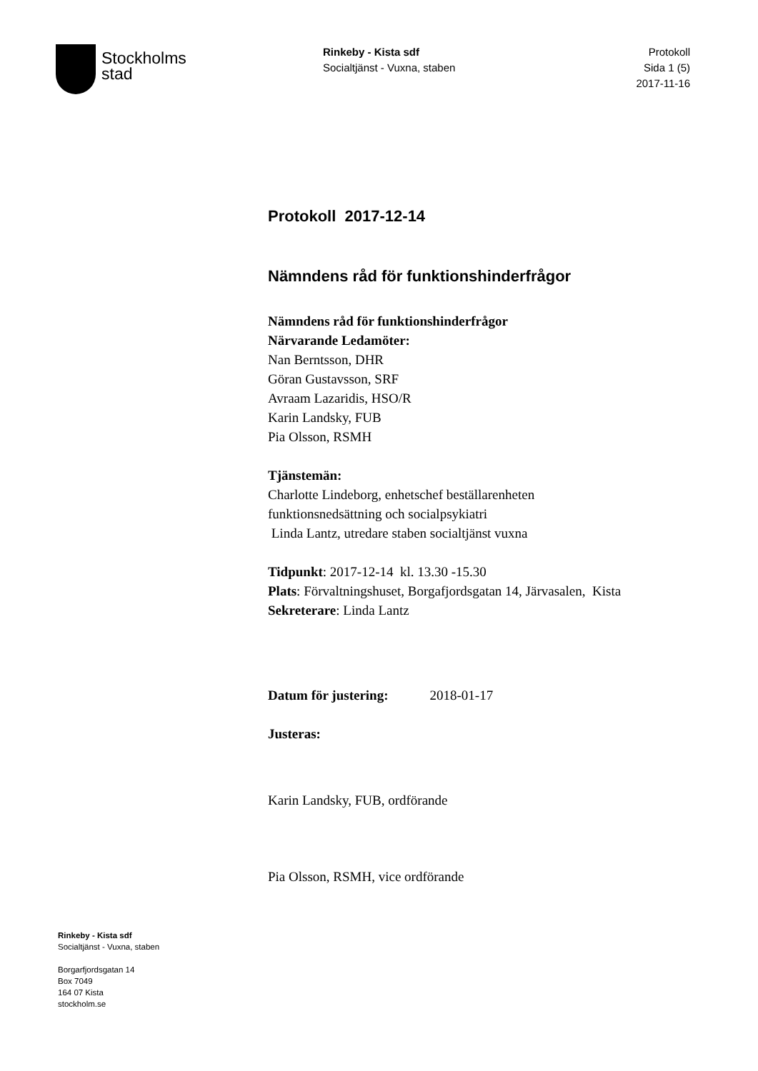Stockholms
stad
Rinkeby - Kista sdf
Socialtjänst - Vuxna, staben
Protokoll
Sida 1 (5)
2017-11-16
Protokoll 2017-12-14
Nämndens råd för funktionshinderfrågor
Nämndens råd för funktionshinderfrågor
Närvarande Ledamöter:
Nan Berntsson, DHR
Göran Gustavsson, SRF
Avraam Lazaridis, HSO/R
Karin Landsky, FUB
Pia Olsson, RSMH
Tjänstemän:
Charlotte Lindeborg, enhetschef beställarenheten
funktionsnedsättning och socialpsykiatri
Linda Lantz, utredare staben socialtjänst vuxna
Tidpunkt: 2017-12-14 kl. 13.30 -15.30
Plats: Förvaltningshuset, Borgafjordsgatan 14, Järvasalen, Kista
Sekreterare: Linda Lantz
Datum för justering: 2018-01-17
Justeras:
Karin Landsky, FUB, ordförande
Pia Olsson, RSMH, vice ordförande
Rinkeby - Kista sdf
Socialtjänst - Vuxna, staben
Borgarfjordsgatan 14
Box 7049
164 07 Kista
stockholm.se